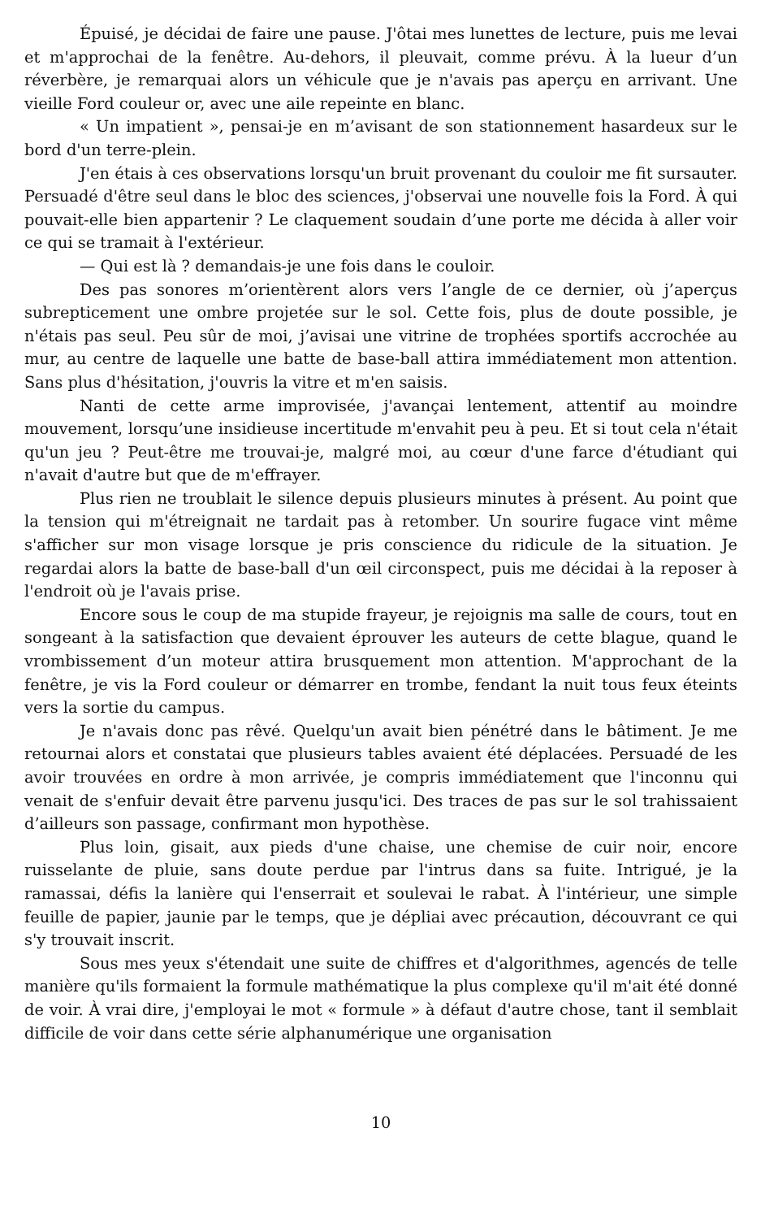Épuisé, je décidai de faire une pause. J'ôtai mes lunettes de lecture, puis me levai et m'approchai de la fenêtre. Au-dehors, il pleuvait, comme prévu. À la lueur d’un réverbère, je remarquai alors un véhicule que je n'avais pas aperçu en arrivant. Une vieille Ford couleur or, avec une aile repeinte en blanc.
« Un impatient », pensai-je en m’avisant de son stationnement hasardeux sur le bord d'un terre-plein.
J'en étais à ces observations lorsqu'un bruit provenant du couloir me fit sursauter. Persuadé d'être seul dans le bloc des sciences, j'observai une nouvelle fois la Ford. À qui pouvait-elle bien appartenir ? Le claquement soudain d’une porte me décida à aller voir ce qui se tramait à l'extérieur.
— Qui est là ? demandais-je une fois dans le couloir.
Des pas sonores m’orientèrent alors vers l’angle de ce dernier, où j’aperçus subrepticement une ombre projetée sur le sol. Cette fois, plus de doute possible, je n'étais pas seul. Peu sûr de moi, j’avisai une vitrine de trophées sportifs accrochée au mur, au centre de laquelle une batte de base-ball attira immédiatement mon attention. Sans plus d'hésitation, j'ouvris la vitre et m'en saisis.
Nanti de cette arme improvisée, j'avançai lentement, attentif au moindre mouvement, lorsqu’une insidieuse incertitude m'envahit peu à peu. Et si tout cela n'était qu'un jeu ? Peut-être me trouvai-je, malgré moi, au cœur d'une farce d'étudiant qui n'avait d'autre but que de m'effrayer.
Plus rien ne troublait le silence depuis plusieurs minutes à présent. Au point que la tension qui m'étreignait ne tardait pas à retomber. Un sourire fugace vint même s'afficher sur mon visage lorsque je pris conscience du ridicule de la situation. Je regardai alors la batte de base-ball d'un œil circonspect, puis me décidai à la reposer à l'endroit où je l'avais prise.
Encore sous le coup de ma stupide frayeur, je rejoignis ma salle de cours, tout en songeant à la satisfaction que devaient éprouver les auteurs de cette blague, quand le vrombissement d’un moteur attira brusquement mon attention. M'approchant de la fenêtre, je vis la Ford couleur or démarrer en trombe, fendant la nuit tous feux éteints vers la sortie du campus.
Je n'avais donc pas rêvé. Quelqu'un avait bien pénétré dans le bâtiment. Je me retournai alors et constatai que plusieurs tables avaient été déplacées. Persuadé de les avoir trouvées en ordre à mon arrivée, je compris immédiatement que l'inconnu qui venait de s'enfuir devait être parvenu jusqu'ici. Des traces de pas sur le sol trahissaient d’ailleurs son passage, confirmant mon hypothèse.
Plus loin, gisait, aux pieds d'une chaise, une chemise de cuir noir, encore ruisselante de pluie, sans doute perdue par l'intrus dans sa fuite. Intrigué, je la ramassai, défis la lanière qui l'enserrait et soulevai le rabat. À l'intérieur, une simple feuille de papier, jaunie par le temps, que je dépliai avec précaution, découvrant ce qui s'y trouvait inscrit.
Sous mes yeux s'étendait une suite de chiffres et d'algorithmes, agencés de telle manière qu'ils formaient la formule mathématique la plus complexe qu'il m'ait été donné de voir. À vrai dire, j'employai le mot « formule » à défaut d'autre chose, tant il semblait difficile de voir dans cette série alphanumérique une organisation
10